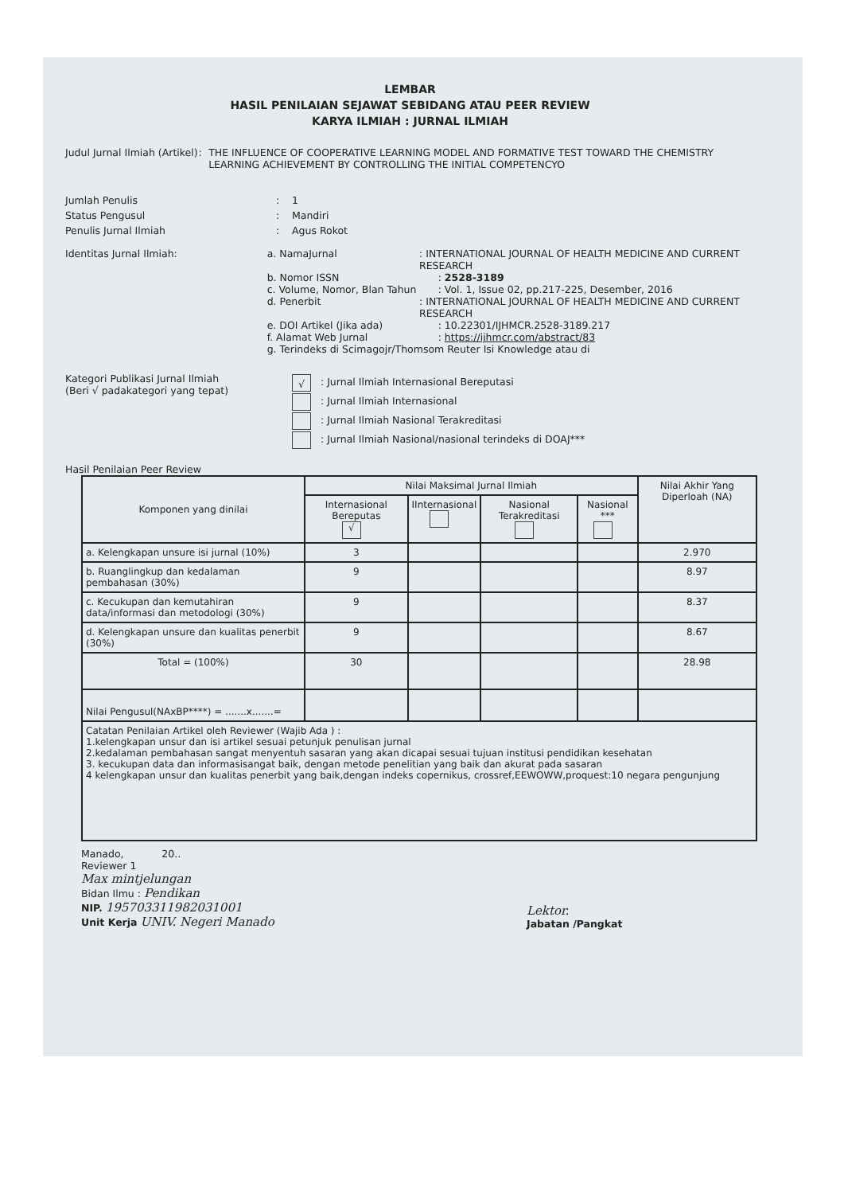LEMBAR
HASIL PENILAIAN SEJAWAT SEBIDANG ATAU PEER REVIEW
KARYA ILMIAH : JURNAL ILMIAH
Judul Jurnal Ilmiah (Artikel) : THE INFLUENCE OF COOPERATIVE LEARNING MODEL AND FORMATIVE TEST TOWARD THE CHEMISTRY LEARNING ACHIEVEMENT BY CONTROLLING THE INITIAL COMPETENCYO
Jumlah Penulis : 1
Status Pengusul : Mandiri
Penulis Jurnal Ilmiah : Agus Rokot
Identitas Jurnal Ilmiah: a. NamaJurnal : INTERNATIONAL JOURNAL OF HEALTH MEDICINE AND CURRENT RESEARCH
b. Nomor ISSN : 2528-3189
c. Volume, Nomor, Blan Tahun : Vol. 1, Issue 02, pp.217-225, Desember, 2016
d. Penerbit : INTERNATIONAL JOURNAL OF HEALTH MEDICINE AND CURRENT RESEARCH
e. DOI Artikel (Jika ada) : 10.22301/IJHMCR.2528-3189.217
f. Alamat Web Jurnal : https://ijhmcr.com/abstract/83
g. Terindeks di Scimagojr/Thomsom Reuter Isi Knowledge atau di
Kategori Publikasi Jurnal Ilmiah
(Beri √ padakategori yang tepat)
√: Jurnal Ilmiah Internasional Bereputasi
: Jurnal Ilmiah Internasional
: Jurnal Ilmiah Nasional Terakreditasi
: Jurnal Ilmiah Nasional/nasional terindeks di DOAJ***
Hasil Penilaian Peer Review
| Komponen yang dinilai | Nilai Maksimal Jurnal Ilmiah | | | | Nilai Akhir Yang Diperloah (NA) |
| --- | --- | --- | --- | --- | --- |
| | Internasional Bereputas √ | IInternasional | Nasional Terakreditasi | Nasional *** | |
| a. Kelengkapan unsure isi jurnal (10%) | 3 | | | | 2.970 |
| b. Ruanglingkup dan kedalaman pembahasan (30%) | 9 | | | | 8.97 |
| c. Kecukupan dan kemutahiran data/informasi dan metodologi (30%) | 9 | | | | 8.37 |
| d. Kelengkapan unsure dan kualitas penerbit (30%) | 9 | | | | 8.67 |
| Total = (100%) | 30 | | | | 28.98 |
| Nilai Pengusul(NAxBP****) = .......x.......= | | | | | |
| Catatan Penilaian Artikel oleh Reviewer (Wajib Ada ) : 1.kelengkapan unsur dan isi artikel sesuai petunjuk penulisan jurnal 2.kedalaman pembahasan sangat menyentuh sasaran yang akan dicapai sesuai tujuan institusi pendidikan kesehatan 3. kecukupan data dan informasisangat baik, dengan metode penelitian yang baik dan akurat pada sasaran 4 kelengkapan unsur dan kualitas penerbit yang baik,dengan indeks copernikus, crossref,EEWOWW,proquest:10 negara pengunjung | | | | | |
Manado, 20..
Reviewer 1
Max mintjelungan
Bidan Ilmu : Pendikan
NIP. 195703311982031001
Unit Kerja UNIV. Negeri Manado
Lektor.
Jabatan /Pangkat